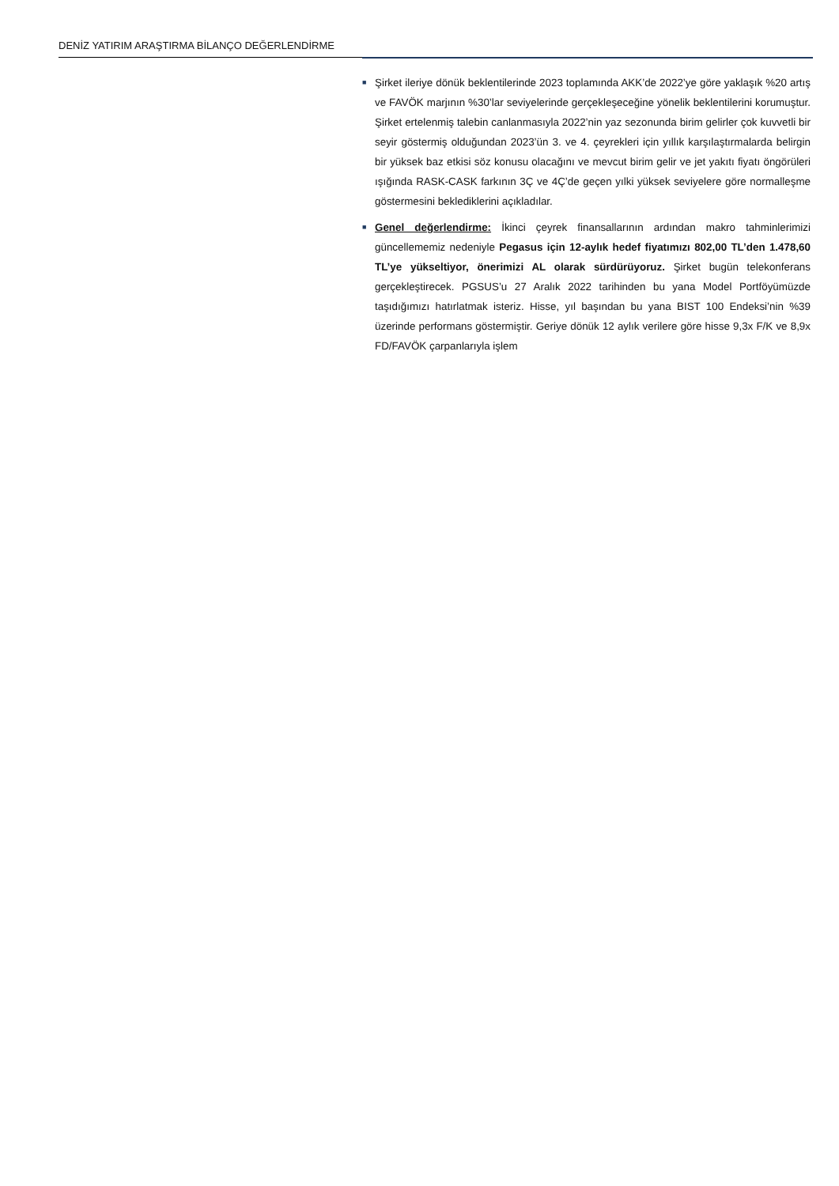DENİZ YATIRIM ARAŞTIRMA BİLANÇO DEĞERLENDİRME
■
Şirket ileriye dönük beklentilerinde 2023 toplamında AKK’de 2022’ye göre yaklaşık %20 artış ve FAVÖK marjının %30’lar seviyelerinde gerçekleşeceğine yönelik beklentilerini korumuştur. Şirket ertelenmiş talebin canlanmasıyla 2022’nin yaz sezonunda birim gelirler çok kuvvetli bir seyir göstermiş olduğundan 2023’ün 3. ve 4. çeyrekleri için yıllık karşılaştırmalarda belirgin bir yüksek baz etkisi söz konusu olacağını ve mevcut birim gelir ve jet yakıtı fiyatı öngörüleri ışığında RASK-CASK farkının 3Ç ve 4Ç’de geçen yılki yüksek seviyelere göre normalleşme göstermesini beklediklerini açıkladılar.
■
Genel değerlendirme: İkinci çeyrek finansallarının ardından makro tahminlerimizi güncellememiz nedeniyle Pegasus için 12-aylık hedef fiyatımızı 802,00 TL’den 1.478,60 TL’ye yükseltiyor, önerimizi AL olarak sürdürüyoruz. Şirket bugün telekonferans gerçekleştirecek. PGSUS’u 27 Aralık 2022 tarihinden bu yana Model Portföyümüzde taşıdığımızı hatırlatmak isteriz. Hisse, yıl başından bu yana BIST 100 Endeksi’nin %39 üzerinde performans göstermiştir. Geriye dönük 12 aylık verilere göre hisse 9,3x F/K ve 8,9x FD/FAVÖK çarpanlarıyla işlem